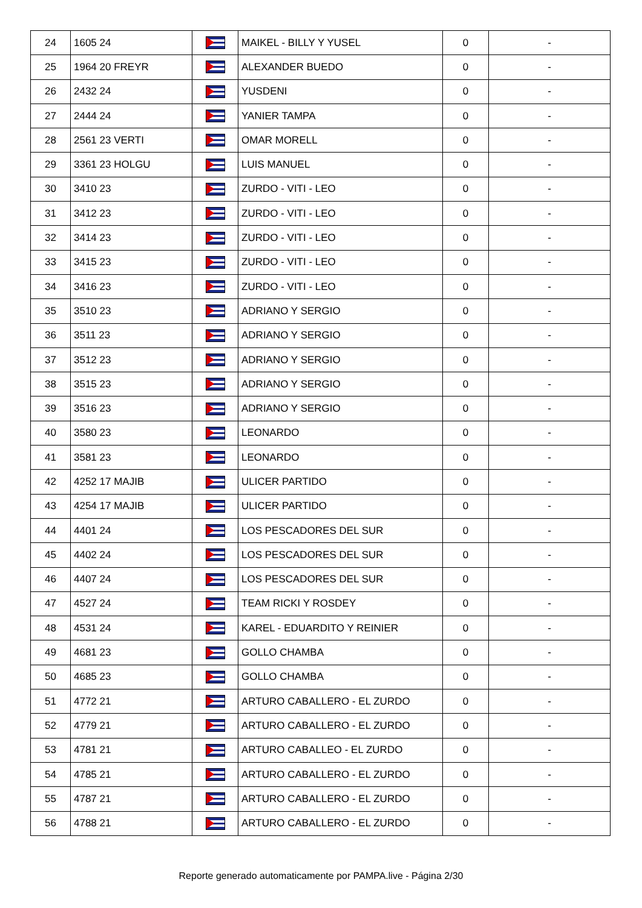| 24 | 1605 24 | | MAIKEL - BILLY Y YUSEL | 0 | - |
| 25 | 1964 20 FREYR | | ALEXANDER BUEDO | 0 | - |
| 26 | 2432 24 | | YUSDENI | 0 | - |
| 27 | 2444 24 | | YANIER TAMPA | 0 | - |
| 28 | 2561 23 VERTI | | OMAR MORELL | 0 | - |
| 29 | 3361 23 HOLGU | | LUIS MANUEL | 0 | - |
| 30 | 3410 23 | | ZURDO - VITI - LEO | 0 | - |
| 31 | 3412 23 | | ZURDO - VITI - LEO | 0 | - |
| 32 | 3414 23 | | ZURDO - VITI - LEO | 0 | - |
| 33 | 3415 23 | | ZURDO - VITI - LEO | 0 | - |
| 34 | 3416 23 | | ZURDO - VITI - LEO | 0 | - |
| 35 | 3510 23 | | ADRIANO Y SERGIO | 0 | - |
| 36 | 3511 23 | | ADRIANO Y SERGIO | 0 | - |
| 37 | 3512 23 | | ADRIANO Y SERGIO | 0 | - |
| 38 | 3515 23 | | ADRIANO Y SERGIO | 0 | - |
| 39 | 3516 23 | | ADRIANO Y SERGIO | 0 | - |
| 40 | 3580 23 | | LEONARDO | 0 | - |
| 41 | 3581 23 | | LEONARDO | 0 | - |
| 42 | 4252 17 MAJIB | | ULICER PARTIDO | 0 | - |
| 43 | 4254 17 MAJIB | | ULICER PARTIDO | 0 | - |
| 44 | 4401 24 | | LOS PESCADORES DEL SUR | 0 | - |
| 45 | 4402 24 | | LOS PESCADORES DEL SUR | 0 | - |
| 46 | 4407 24 | | LOS PESCADORES DEL SUR | 0 | - |
| 47 | 4527 24 | | TEAM RICKI Y ROSDEY | 0 | - |
| 48 | 4531 24 | | KAREL - EDUARDITO Y REINIER | 0 | - |
| 49 | 4681 23 | | GOLLO CHAMBA | 0 | - |
| 50 | 4685 23 | | GOLLO CHAMBA | 0 | - |
| 51 | 4772 21 | | ARTURO CABALLERO - EL ZURDO | 0 | - |
| 52 | 4779 21 | | ARTURO CABALLERO - EL ZURDO | 0 | - |
| 53 | 4781 21 | | ARTURO CABALLEO - EL ZURDO | 0 | - |
| 54 | 4785 21 | | ARTURO CABALLERO - EL ZURDO | 0 | - |
| 55 | 4787 21 | | ARTURO CABALLERO - EL ZURDO | 0 | - |
| 56 | 4788 21 | | ARTURO CABALLERO - EL ZURDO | 0 | - |
Reporte generado automaticamente por PAMPA.live - Página 2/30